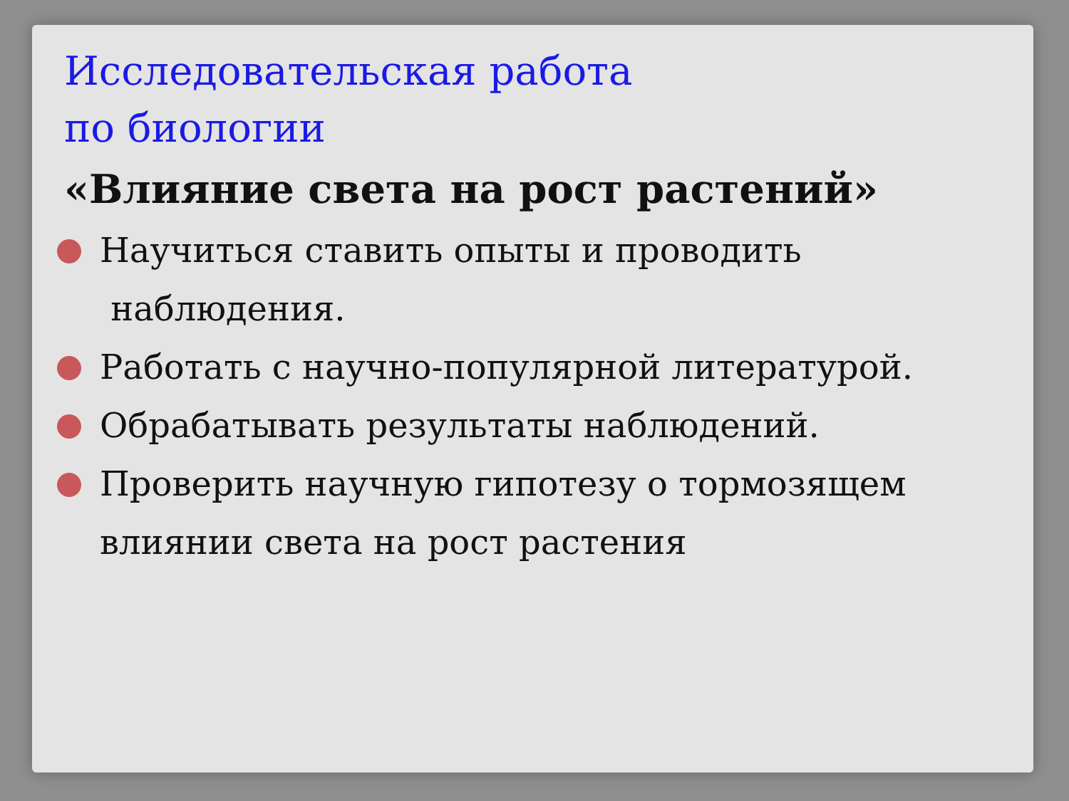Исследовательская работа
по биологии
«Влияние света на рост растений»
Научиться ставить опыты и проводить
наблюдения.
Работать с научно-популярной литературой.
Обрабатывать результаты наблюдений.
Проверить научную гипотезу о тормозящем влиянии света на рост растения